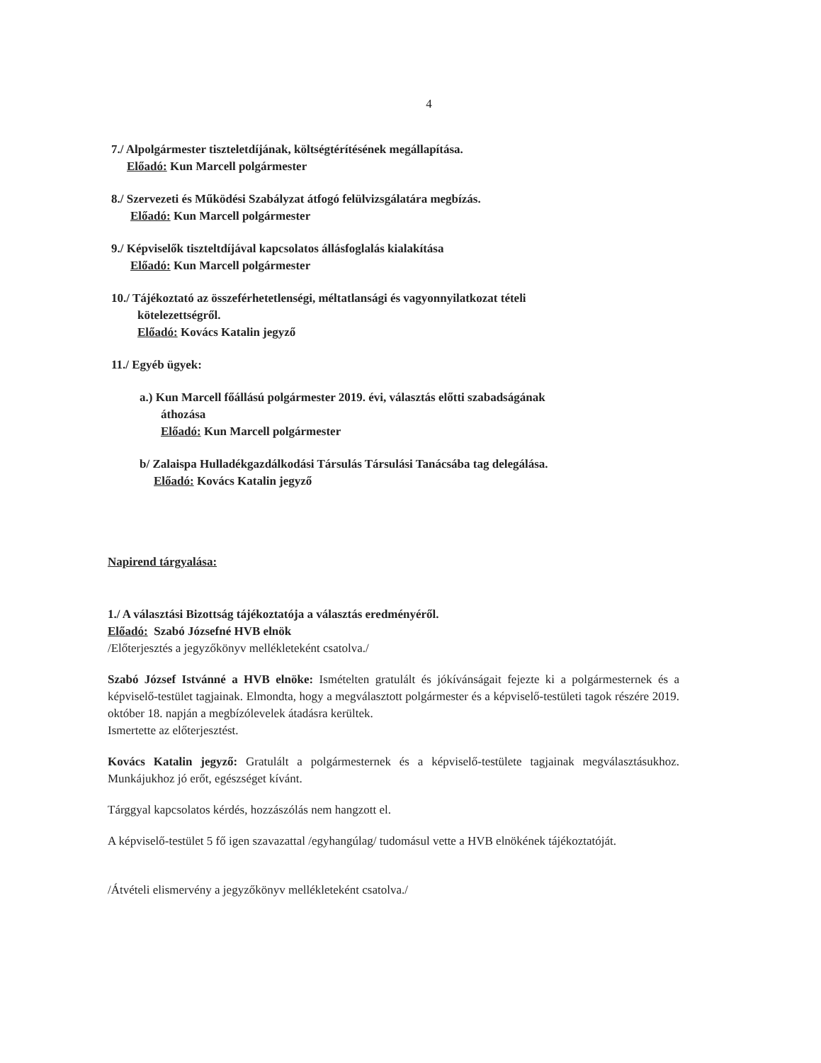4
7./ Alpolgármester tiszteletdíjának, költségtérítésének megállapítása.
Előadó: Kun Marcell polgármester
8./ Szervezeti és Működési Szabályzat átfogó felülvizsgálatára megbízás.
Előadó: Kun Marcell polgármester
9./ Képviselők tiszteltdíjával kapcsolatos állásfoglalás kialakítása
Előadó: Kun Marcell polgármester
10./ Tájékoztató az összeférhetetlenségi, méltatlansági és vagyonnyilatkozat tételi
kötelezettségről.
Előadó: Kovács Katalin jegyző
11./ Egyéb ügyek:
a.) Kun Marcell főállású polgármester 2019. évi, választás előtti szabadságának
áthozása
Előadó: Kun Marcell polgármester
b/ Zalaispa Hulladékgazdálkodási Társulás Társulási Tanácsába tag delegálása.
Előadó: Kovács Katalin jegyző
Napirend tárgyalása:
1./ A választási Bizottság tájékoztatója a választás eredményéről.
Előadó: Szabó Józsefné HVB elnök
/Előterjesztés a jegyzőkönyv mellékleteként csatolva./
Szabó József Istvánné a HVB elnöke: Ismételten gratulált és jókívánságait fejezte ki a polgármesternek és a képviselő-testület tagjainak. Elmondta, hogy a megválasztott polgármester és a képviselő-testületi tagok részére 2019. október 18. napján a megbízólevelek átadásra kerültek.
Ismertette az előterjesztést.
Kovács Katalin jegyző: Gratulált a polgármesternek és a képviselő-testülete tagjainak megválasztásukhoz. Munkájukhoz jó erőt, egészséget kívánt.
Tárggyal kapcsolatos kérdés, hozzászólás nem hangzott el.
A képviselő-testület 5 fő igen szavazattal /egyhangúlag/ tudomásul vette a HVB elnökének tájékoztatóját.
/Átvételi elismervény a jegyzőkönyv mellékleteként csatolva./